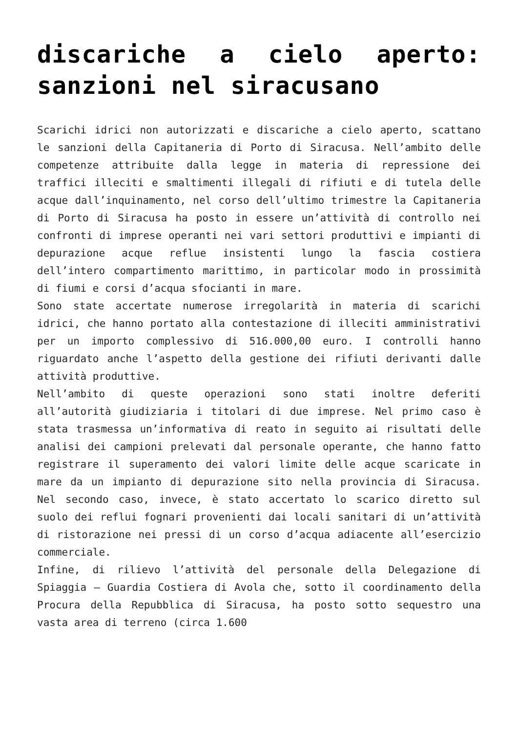discariche a cielo aperto: sanzioni nel siracusano
Scarichi idrici non autorizzati e discariche a cielo aperto, scattano le sanzioni della Capitaneria di Porto di Siracusa. Nell’ambito delle competenze attribuite dalla legge in materia di repressione dei traffici illeciti e smaltimenti illegali di rifiuti e di tutela delle acque dall’inquinamento, nel corso dell’ultimo trimestre la Capitaneria di Porto di Siracusa ha posto in essere un’attività di controllo nei confronti di imprese operanti nei vari settori produttivi e impianti di depurazione acque reflue insistenti lungo la fascia costiera dell’intero compartimento marittimo, in particolar modo in prossimità di fiumi e corsi d’acqua sfocianti in mare.
Sono state accertate numerose irregolarità in materia di scarichi idrici, che hanno portato alla contestazione di illeciti amministrativi per un importo complessivo di 516.000,00 euro. I controlli hanno riguardato anche l’aspetto della gestione dei rifiuti derivanti dalle attività produttive.
Nell’ambito di queste operazioni sono stati inoltre deferiti all’autorità giudiziaria i titolari di due imprese. Nel primo caso è stata trasmessa un’informativa di reato in seguito ai risultati delle analisi dei campioni prelevati dal personale operante, che hanno fatto registrare il superamento dei valori limite delle acque scaricate in mare da un impianto di depurazione sito nella provincia di Siracusa. Nel secondo caso, invece, è stato accertato lo scarico diretto sul suolo dei reflui fognari provenienti dai locali sanitari di un’attività di ristorazione nei pressi di un corso d’acqua adiacente all’esercizio commerciale.
Infine, di rilievo l’attività del personale della Delegazione di Spiaggia – Guardia Costiera di Avola che, sotto il coordinamento della Procura della Repubblica di Siracusa, ha posto sotto sequestro una vasta area di terreno (circa 1.600